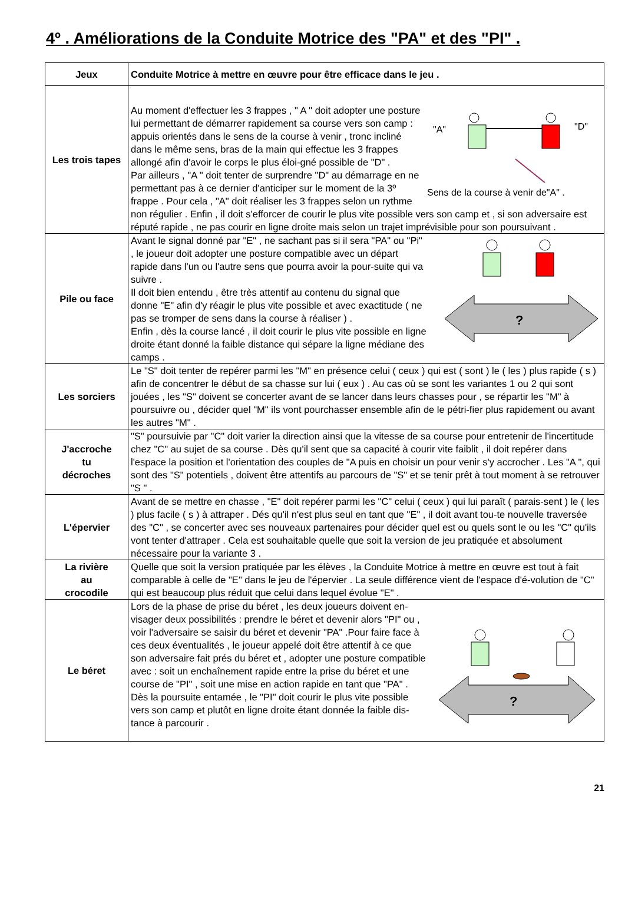4º . Améliorations de la Conduite Motrice des "PA" et des "PI" .
| Jeux | Conduite Motrice à mettre en œuvre pour être efficace dans le jeu . |
| --- | --- |
| Les trois tapes | "A" "D" Sens de la course à venir de"A" . Au moment d'effectuer les 3 frappes , " A " doit adopter une posture lui permettant de démarrer rapidement sa course vers son camp : appuis orientés dans le sens de la course à venir , tronc incliné dans le même sens, bras de la main qui effectue les 3 frappes allongé afin d'avoir le corps le plus éloi-gné possible de "D" . Par ailleurs , "A " doit tenter de surprendre "D" au démarrage en ne permettant pas à ce dernier d'anticiper sur le moment de la 3º frappe . Pour cela , "A" doit réaliser les 3 frappes selon un rythme non régulier . Enfin , il doit s'efforcer de courir le plus vite possible vers son camp et , si son adversaire est réputé rapide , ne pas courir en ligne droite mais selon un trajet imprévisible pour son poursuivant . |
| Pile ou face | ? Avant le signal donné par "E" , ne sachant pas si il sera "PA" ou "Pi" , le joueur doit adopter une posture compatible avec un départ rapide dans l'un ou l'autre sens que pourra avoir la pour-suite qui va suivre . Il doit bien entendu , être très attentif au contenu du signal que donne "E" afin d'y réagir le plus vite possible et avec exactitude ( ne pas se tromper de sens dans la course à réaliser ) . Enfin , dès la course lancé , il doit courir le plus vite possible en ligne droite étant donné la faible distance qui sépare la ligne médiane des camps . |
| Les sorciers | Le "S" doit tenter de repérer parmi les "M" en présence celui ( ceux ) qui est ( sont ) le ( les ) plus rapide ( s ) afin de concentrer le début de sa chasse sur lui ( eux ) . Au cas où se sont les variantes 1 ou 2 qui sont jouées , les "S" doivent se concerter avant de se lancer dans leurs chasses pour , se répartir les "M" à poursuivre ou , décider quel "M" ils vont pourchasser ensemble afin de le pétri-fier plus rapidement ou avant les autres "M" . |
| J'accroche tu décroches | "S" poursuivie par "C" doit varier la direction ainsi que la vitesse de sa course pour entretenir de l'incertitude chez "C" au sujet de sa course . Dès qu'il sent que sa capacité à courir vite faiblit , il doit repérer dans l'espace la position et l'orientation des couples de "A puis en choisir un pour venir s'y accrocher . Les "A ", qui sont des "S" potentiels , doivent être attentifs au parcours de "S" et se tenir prêt à tout moment à se retrouver "S " . |
| L'épervier | Avant de se mettre en chasse , "E" doit repérer parmi les "C" celui ( ceux ) qui lui paraît ( parais-sent ) le ( les ) plus facile ( s ) à attraper . Dés qu'il n'est plus seul en tant que "E" , il doit avant tou-te nouvelle traversée des "C" , se concerter avec ses nouveaux partenaires pour décider quel est ou quels sont le ou les "C" qu'ils vont tenter d'attraper . Cela est souhaitable quelle que soit la version de jeu pratiquée et absolument nécessaire pour la variante 3 . |
| La rivière au crocodile | Quelle que soit la version pratiquée par les élèves , la Conduite Motrice à mettre en œuvre est tout à fait comparable à celle de "E" dans le jeu de l'épervier . La seule différence vient de l'espace d'é-volution de "C" qui est beaucoup plus réduit que celui dans lequel évolue "E" . |
| Le béret | ? Lors de la phase de prise du béret , les deux joueurs doivent en-visager deux possibilités : prendre le béret et devenir alors "PI" ou , voir l'adversaire se saisir du béret et devenir "PA" .Pour faire face à ces deux éventualités , le joueur appelé doit être attentif à ce que son adversaire fait prés du béret et , adopter une posture compatible avec : soit un enchaînement rapide entre la prise du béret et une course de "PI" , soit une mise en action rapide en tant que "PA" . Dès la poursuite entamée , le "PI" doit courir le plus vite possible vers son camp et plutôt en ligne droite étant donnée la faible dis-tance à parcourir . |
21